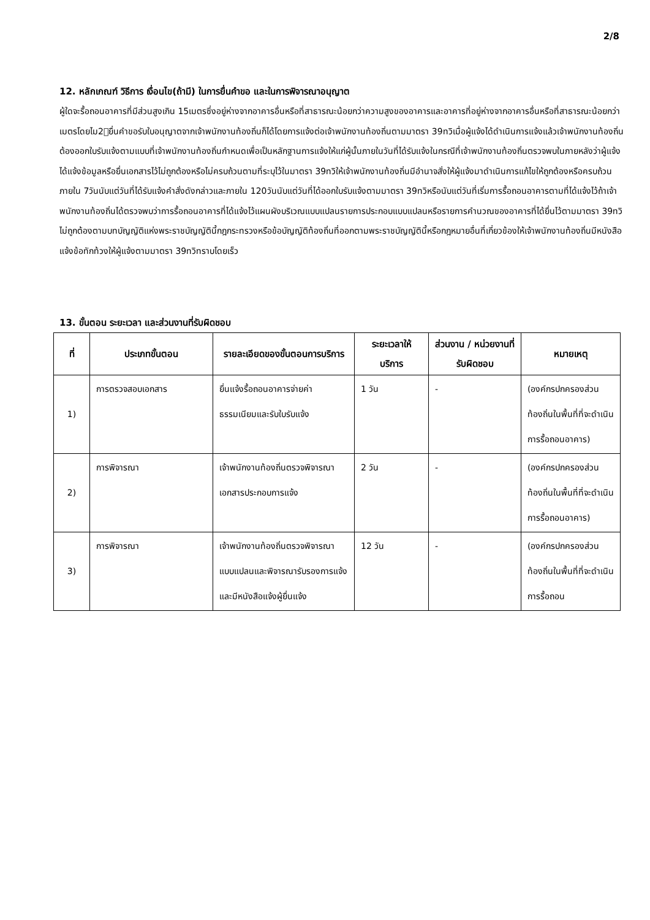2/8
12. หลักเกณฑ์ วิธีการ เงื่อนไข(ถ้ามี) ในการยื่นคำขอ และในการพิจารณาอนุญาต
ผู้ใดจะรื้อถอนอาคารที่มีส่วนสูงเกิน 15เมตรซึ่งอยู่ห่างจากอาคารอื่นหรือที่สาธารณะน้อยกว่าความสูงของอาคารและอาคารที่อยู่ห่างจากอาคารอื่นหรือที่สาธารณะน้อยกว่า เมตรโดยไม2่ยื่นคำขอรับใบอนุญาตจากเจ้าพนักงานท้องถิ่นก็ได้โดยการแจ้งต่อเจ้าพนักงานท้องถิ่นตามมาตรา 39ทวิเมื่อผู้แจ้งได้ดำเนินการแจ้งแล้วเจ้าพนักงานท้องถิ่นต้องออกใบรับแจ้งตามแบบที่เจ้าพนักงานท้องถิ่นกำหนดเพื่อเป็นหลักฐานการแจ้งให้แก่ผู้นั้นภายในวันที่ได้รับแจ้งในกรณีที่เจ้าพนักงานท้องถิ่นตรวจพบในภายหลังว่าผู้แจ้งได้แจ้งข้อมูลหรือยื่นเอกสารไว้ไม่ถูกต้องหรือไม่ครบถ้วนตามที่ระบุไว้ในมาตรา 39ทวิให้เจ้าพนักงานท้องถิ่นมีอำนาจสั่งให้ผู้แจ้งมาดำเนินการแก้ไขให้ถูกต้องหรือครบถ้วนภายใน 7วันนับแต่วันที่ได้รับแจ้งคำสั่งดังกล่าวและภายใน 120วันนับแต่วันที่ได้ออกใบรับแจ้งตามมาตรา 39ทวิหรือนับแต่วันที่เริ่มการรื้อถอนอาคารตามที่ได้แจ้งไว้ถ้าเจ้าพนักงานท้องถิ่นได้ตรวจพบว่าการรื้อถอนอาคารที่ได้แจ้งไว้แผนผังบริเวณแบบแปลนรายการประกอบแบบแปลนหรือรายการคำนวณของอาคารที่ได้ยื่นไว้ตามมาตรา 39ทวิไม่ถูกต้องตามบทบัญญัติแห่งพระราชบัญญัตินี้กฎกระทรวงหรือข้อบัญญัติท้องถิ่นที่ออกตามพระราชบัญญัตินี้หรือกฎหมายอื่นที่เกี่ยวข้องให้เจ้าพนักงานท้องถิ่นมีหนังสือแจ้งข้อทักท้วงให้ผู้แจ้งตามมาตรา 39ทวิทราบโดยเร็ว
13. ขั้นตอน ระยะเวลา และส่วนงานที่รับผิดชอบ
| ที่ | ประเภทขั้นตอน | รายละเอียดของขั้นตอนการบริการ | ระยะเวลาให้บริการ | ส่วนงาน / หน่วยงานที่รับผิดชอบ | หมายเหตุ |
| --- | --- | --- | --- | --- | --- |
| 1) | การตรวจสอบเอกสาร | ยื่นแจ้งรื้อถอนอาคารจ่ายค่าธรรมเนียมและรับใบรับแจ้ง | 1 วัน | - | (องค์กรปกครองส่วนท้องถิ่นในพื้นที่ที่จะดำเนินการรื้อถอนอาคาร) |
| 2) | การพิจารณา | เจ้าพนักงานท้องถิ่นตรวจพิจารณาเอกสารประกอบการแจ้ง | 2 วัน | - | (องค์กรปกครองส่วนท้องถิ่นในพื้นที่ที่จะดำเนินการรื้อถอนอาคาร) |
| 3) | การพิจารณา | เจ้าพนักงานท้องถิ่นตรวจพิจารณาแบบแปลนและพิจารณารับรองการแจ้งและมีหนังสือแจ้งผู้ยื่นแจ้ง | 12 วัน | - | (องค์กรปกครองส่วนท้องถิ่นในพื้นที่ที่จะดำเนินการรื้อถอน |